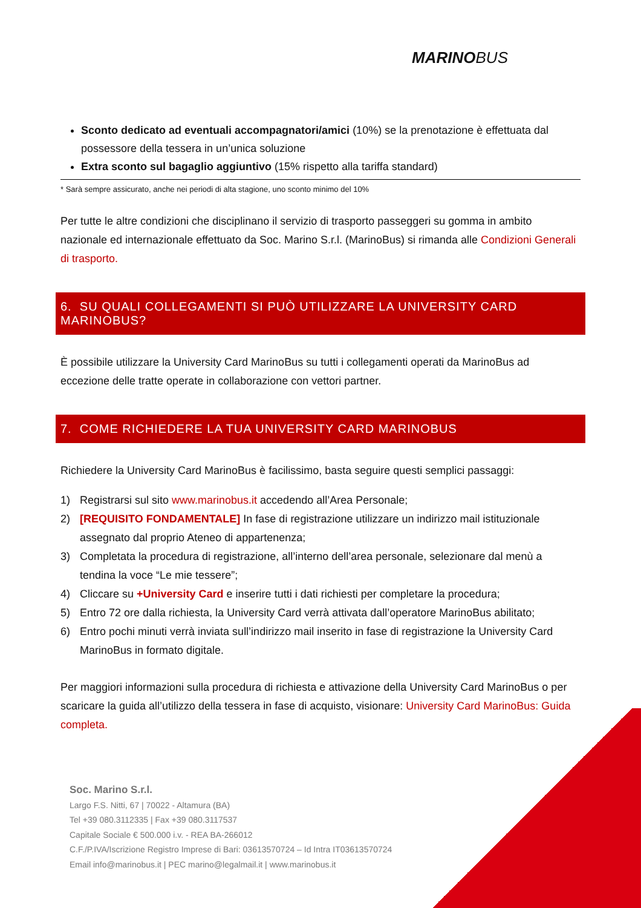MARINO BUS
Sconto dedicato ad eventuali accompagnatori/amici (10%) se la prenotazione è effettuata dal possessore della tessera in un’unica soluzione
Extra sconto sul bagaglio aggiuntivo (15% rispetto alla tariffa standard)
* Sarà sempre assicurato, anche nei periodi di alta stagione, uno sconto minimo del 10%
Per tutte le altre condizioni che disciplinano il servizio di trasporto passeggeri su gomma in ambito nazionale ed internazionale effettuato da Soc. Marino S.r.l. (MarinoBus) si rimanda alle Condizioni Generali di trasporto.
6. SU QUALI COLLEGAMENTI SI PUÒ UTILIZZARE LA UNIVERSITY CARD MARINOBUS?
È possibile utilizzare la University Card MarinoBus su tutti i collegamenti operati da MarinoBus ad eccezione delle tratte operate in collaborazione con vettori partner.
7. COME RICHIEDERE LA TUA UNIVERSITY CARD MARINOBUS
Richiedere la University Card MarinoBus è facilissimo, basta seguire questi semplici passaggi:
1) Registrarsi sul sito www.marinobus.it accedendo all’Area Personale;
2) [REQUISITO FONDAMENTALE] In fase di registrazione utilizzare un indirizzo mail istituzionale assegnato dal proprio Ateneo di appartenenza;
3) Completata la procedura di registrazione, all’interno dell’area personale, selezionare dal menù a tendina la voce “Le mie tessere”;
4) Cliccare su +University Card e inserire tutti i dati richiesti per completare la procedura;
5) Entro 72 ore dalla richiesta, la University Card verrà attivata dall’operatore MarinoBus abilitato;
6) Entro pochi minuti verrà inviata sull’indirizzo mail inserito in fase di registrazione la University Card MarinoBus in formato digitale.
Per maggiori informazioni sulla procedura di richiesta e attivazione della University Card MarinoBus o per scaricare la guida all’utilizzo della tessera in fase di acquisto, visionare: University Card MarinoBus: Guida completa.
Soc. Marino S.r.l.
Largo F.S. Nitti, 67 | 70022 - Altamura (BA)
Tel +39 080.3112335 | Fax +39 080.3117537
Capitale Sociale € 500.000 i.v. - REA BA-266012
C.F./P.IVA/Iscrizione Registro Imprese di Bari: 03613570724 – Id Intra IT03613570724
Email info@marinobus.it | PEC marino@legalmail.it | www.marinobus.it